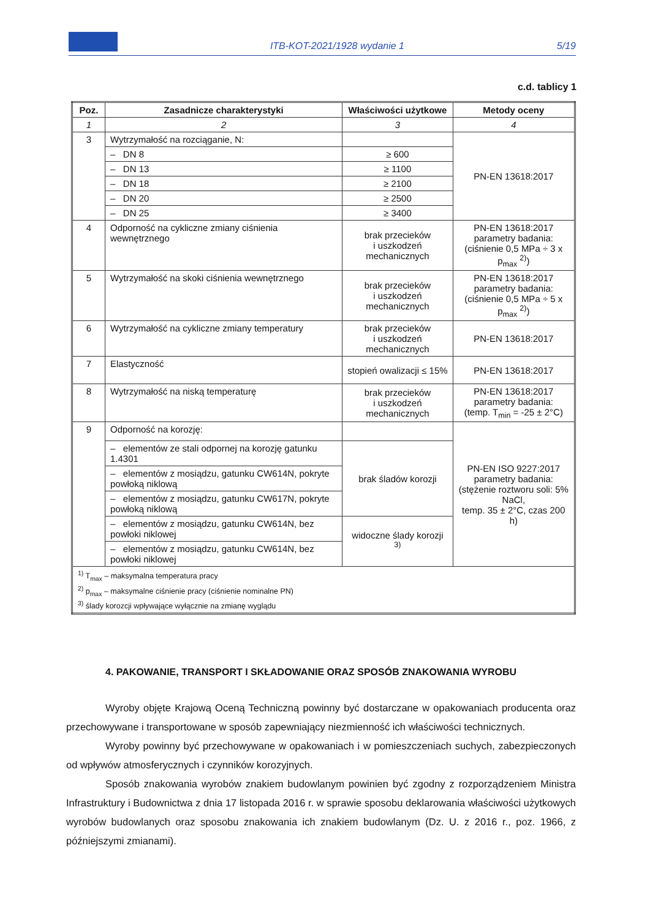ITB-KOT-2021/1928 wydanie 1
5/19
c.d. tablicy 1
| Poz. | Zasadnicze charakterystyki | Właściwości użytkowe | Metody oceny |
| --- | --- | --- | --- |
| 1 | 2 | 3 | 4 |
| 3 | Wytrzymałość na rozciąganie, N: | | PN-EN 13618:2017 |
| | – DN 8 | ≥ 600 | |
| | – DN 13 | ≥ 1100 | |
| | – DN 18 | ≥ 2100 | |
| | – DN 20 | ≥ 2500 | |
| | – DN 25 | ≥ 3400 | |
| 4 | Odporność na cykliczne zmiany ciśnienia wewnętrznego | brak przecieków i uszkodzeń mechanicznych | PN-EN 13618:2017 parametry badania: (ciśnienie 0,5 MPa ÷ 3 x p<sub>max</sub> <sup>2)</sup>) |
| 5 | Wytrzymałość na skoki ciśnienia wewnętrznego | brak przecieków i uszkodzeń mechanicznych | PN-EN 13618:2017 parametry badania: (ciśnienie 0,5 MPa ÷ 5 x p<sub>max</sub> <sup>2)</sup>) |
| 6 | Wytrzymałość na cykliczne zmiany temperatury | brak przecieków i uszkodzeń mechanicznych | PN-EN 13618:2017 |
| 7 | Elastyczność | stopień owalizacji ≤ 15% | PN-EN 13618:2017 |
| 8 | Wytrzymałość na niską temperaturę | brak przecieków i uszkodzeń mechanicznych | PN-EN 13618:2017 parametry badania: (temp. T<sub>min</sub> = -25 ± 2°C) |
| 9 | Odporność na korozję: | | PN-EN ISO 9227:2017 parametry badania: (stężenie roztworu soli: 5% NaCl, temp. 35 ± 2°C, czas 200 h) |
| | – elementów ze stali odpornej na korozję gatunku 1.4301 | brak śladów korozji | |
| | – elementów z mosiądzu, gatunku CW614N, pokryte powłoką niklową | | |
| | – elementów z mosiądzu, gatunku CW617N, pokryte powłoką niklową | | |
| | – elementów z mosiądzu, gatunku CW614N, bez powłoki niklowej | widoczne ślady korozji <sup>3)</sup> | |
| | – elementów z mosiądzu, gatunku CW614N, bez powłoki niklowej | | |
| <sup>1)</sup> T<sub>max</sub> – maksymalna temperatura pracy <sup>2)</sup> p<sub>max</sub> – maksymalne ciśnienie pracy (ciśnienie nominalne PN) <sup>3)</sup> ślady korozcji wpływające wyłącznie na zmianę wyglądu | | | |
4. PAKOWANIE, TRANSPORT I SKŁADOWANIE ORAZ SPOSÓB ZNAKOWANIA WYROBU
Wyroby objęte Krajową Oceną Techniczną powinny być dostarczane w opakowaniach producenta oraz przechowywane i transportowane w sposób zapewniający niezmienność ich właściwości technicznych.
Wyroby powinny być przechowywane w opakowaniach i w pomieszczeniach suchych, zabezpieczonych od wpływów atmosferycznych i czynników korozyjnych.
Sposób znakowania wyrobów znakiem budowlanym powinien być zgodny z rozporządzeniem Ministra Infrastruktury i Budownictwa z dnia 17 listopada 2016 r. w sprawie sposobu deklarowania właściwości użytkowych wyrobów budowlanych oraz sposobu znakowania ich znakiem budowlanym (Dz. U. z 2016 r., poz. 1966, z późniejszymi zmianami).